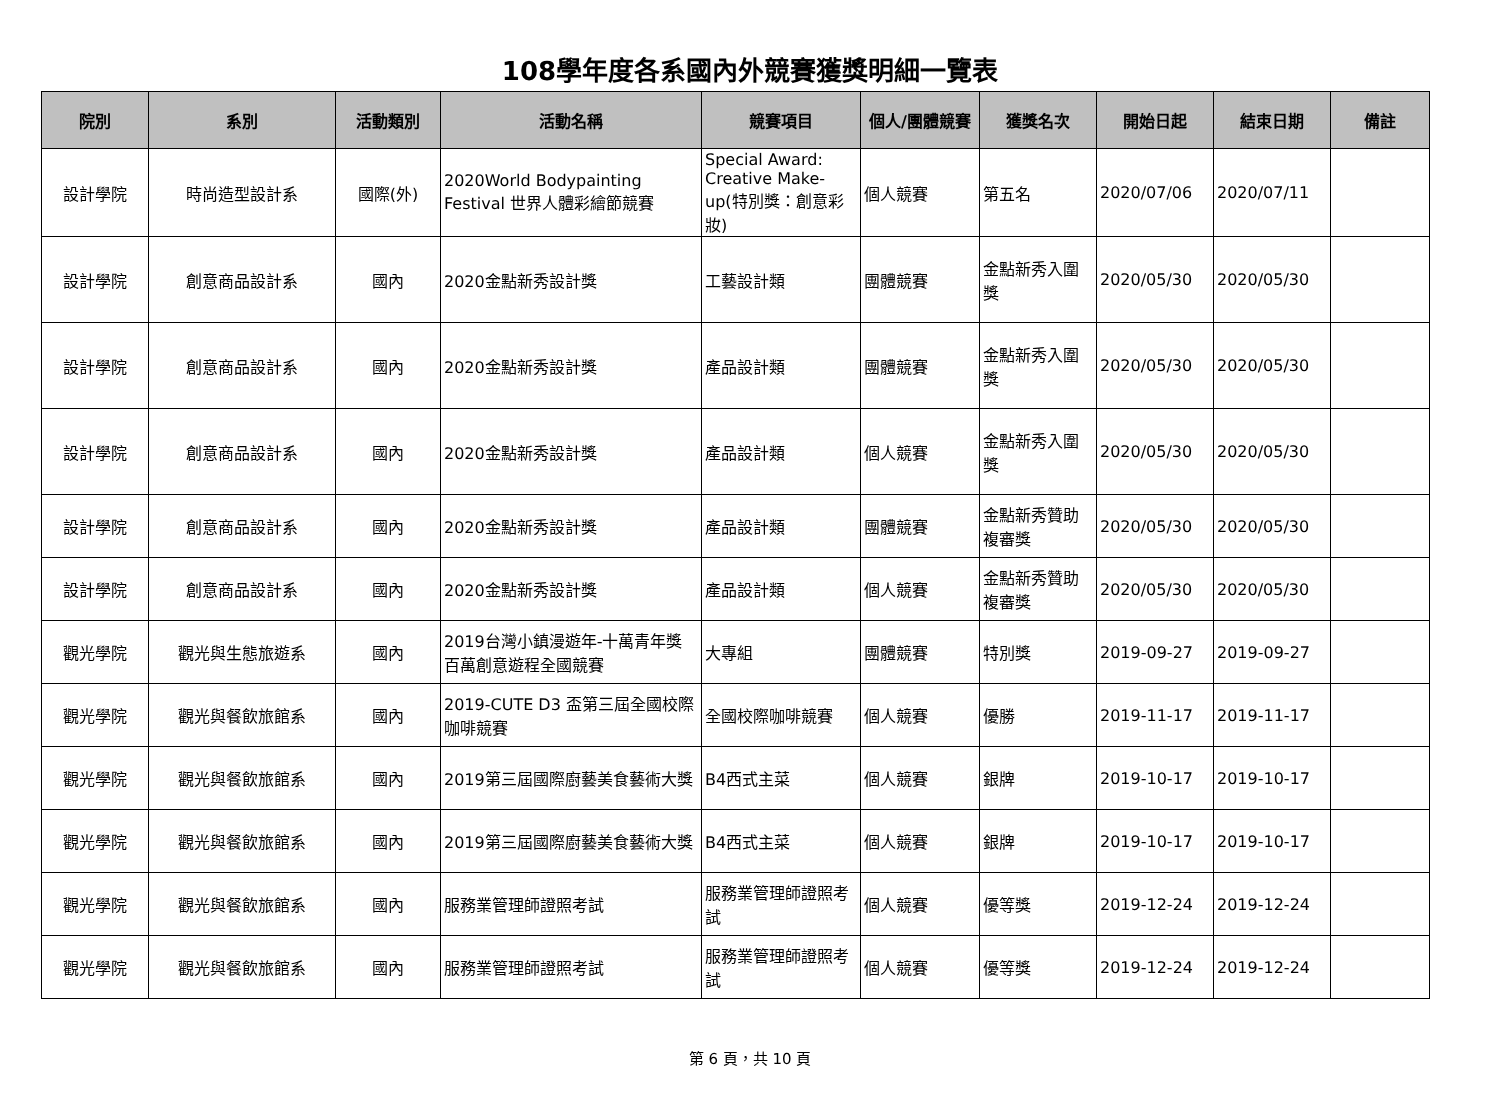108學年度各系國內外競賽獲獎明細一覽表
| 院別 | 系別 | 活動類別 | 活動名稱 | 競賽項目 | 個人/團體競賽 | 獲獎名次 | 開始日起 | 結束日期 | 備註 |
| --- | --- | --- | --- | --- | --- | --- | --- | --- | --- |
| 設計學院 | 時尚造型設計系 | 國際(外) | 2020World Bodypainting Festival 世界人體彩繪節競賽 | Special Award: Creative Make-up(特別獎：創意彩妝) | 個人競賽 | 第五名 | 2020/07/06 | 2020/07/11 | |
| 設計學院 | 創意商品設計系 | 國內 | 2020金點新秀設計獎 | 工藝設計類 | 團體競賽 | 金點新秀入圍獎 | 2020/05/30 | 2020/05/30 | |
| 設計學院 | 創意商品設計系 | 國內 | 2020金點新秀設計獎 | 產品設計類 | 團體競賽 | 金點新秀入圍獎 | 2020/05/30 | 2020/05/30 | |
| 設計學院 | 創意商品設計系 | 國內 | 2020金點新秀設計獎 | 產品設計類 | 個人競賽 | 金點新秀入圍獎 | 2020/05/30 | 2020/05/30 | |
| 設計學院 | 創意商品設計系 | 國內 | 2020金點新秀設計獎 | 產品設計類 | 團體競賽 | 金點新秀贊助複審獎 | 2020/05/30 | 2020/05/30 | |
| 設計學院 | 創意商品設計系 | 國內 | 2020金點新秀設計獎 | 產品設計類 | 個人競賽 | 金點新秀贊助複審獎 | 2020/05/30 | 2020/05/30 | |
| 觀光學院 | 觀光與生態旅遊系 | 國內 | 2019台灣小鎮漫遊年-十萬青年獎百萬創意遊程全國競賽 | 大專組 | 團體競賽 | 特別獎 | 2019-09-27 | 2019-09-27 | |
| 觀光學院 | 觀光與餐飲旅館系 | 國內 | 2019-CUTE D3 盃第三屆全國校際咖啡競賽 | 全國校際咖啡競賽 | 個人競賽 | 優勝 | 2019-11-17 | 2019-11-17 | |
| 觀光學院 | 觀光與餐飲旅館系 | 國內 | 2019第三屆國際廚藝美食藝術大獎 | B4西式主菜 | 個人競賽 | 銀牌 | 2019-10-17 | 2019-10-17 | |
| 觀光學院 | 觀光與餐飲旅館系 | 國內 | 2019第三屆國際廚藝美食藝術大獎 | B4西式主菜 | 個人競賽 | 銀牌 | 2019-10-17 | 2019-10-17 | |
| 觀光學院 | 觀光與餐飲旅館系 | 國內 | 服務業管理師證照考試 | 服務業管理師證照考試 | 個人競賽 | 優等獎 | 2019-12-24 | 2019-12-24 | |
| 觀光學院 | 觀光與餐飲旅館系 | 國內 | 服務業管理師證照考試 | 服務業管理師證照考試 | 個人競賽 | 優等獎 | 2019-12-24 | 2019-12-24 | |
第 6 頁，共 10 頁